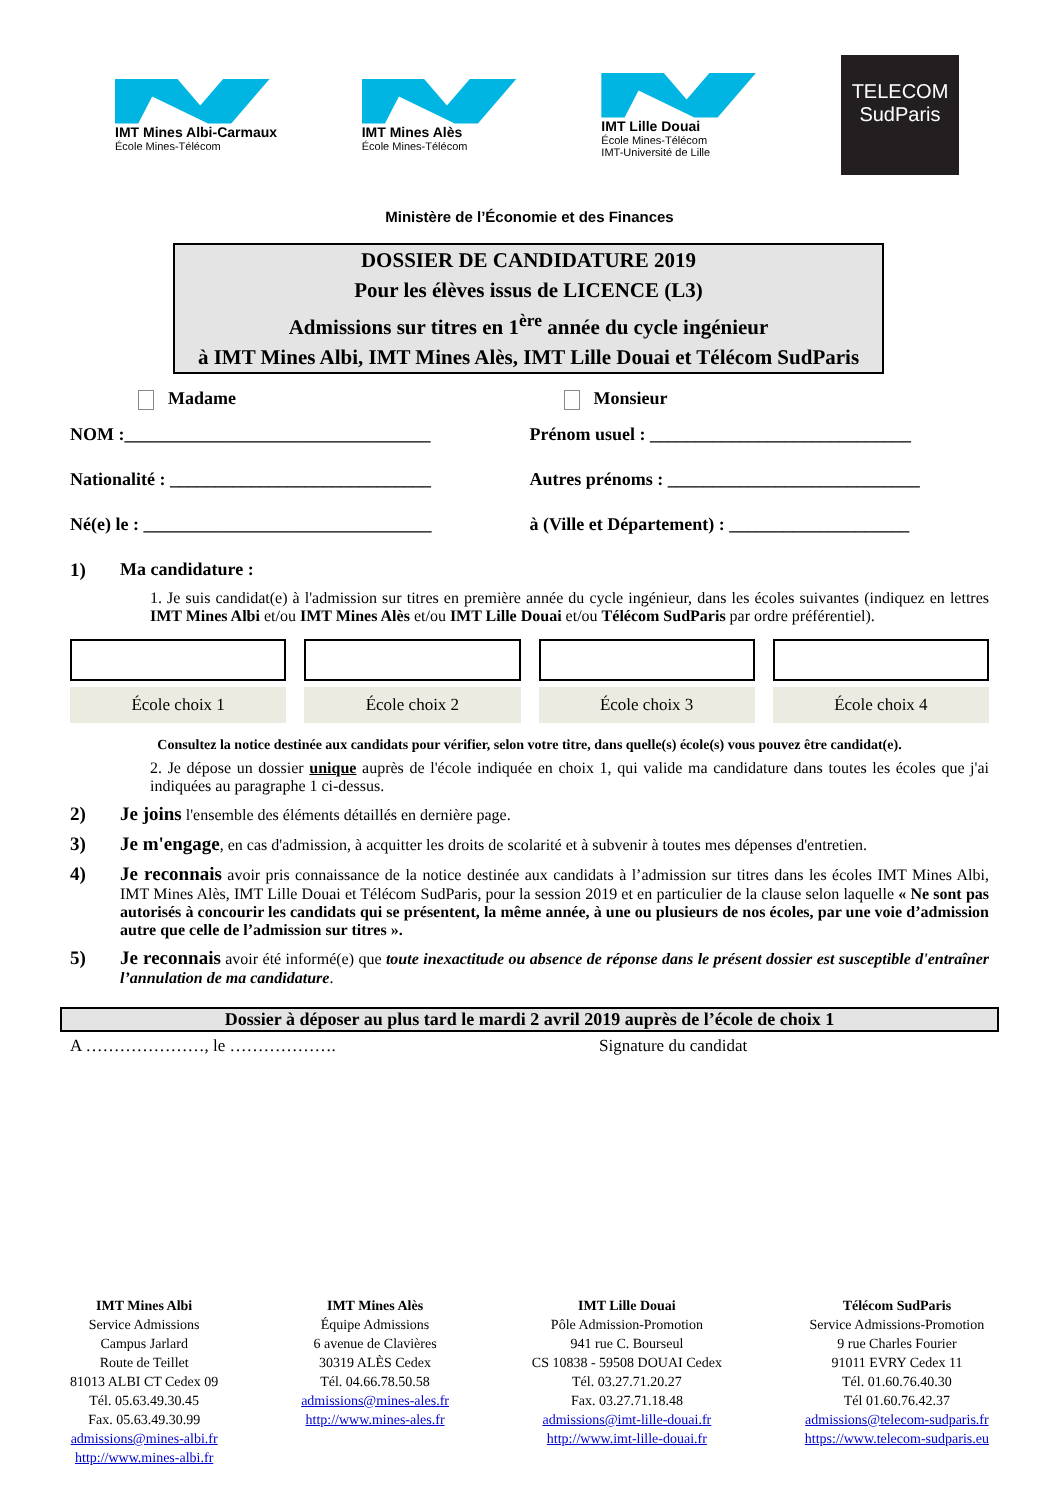IMT Mines Albi-Carmaux
École Mines-Télécom
IMT Mines Alès
École Mines-Télécom
IMT Lille Douai
École Mines-Télécom
IMT-Université de Lille
TELECOM
SudParis
Ministère de l’Économie et des Finances
DOSSIER DE CANDIDATURE 2019
Pour les élèves issus de LICENCE (L3)
Admissions sur titres en 1<sup>ère</sup> année du cycle ingénieur
à IMT Mines Albi, IMT Mines Alès, IMT Lille Douai et Télécom SudParis
Madame Monsieur
NOM :__________________________________
Prénom usuel : _____________________________
Nationalité : _____________________________
Autres prénoms : ____________________________
Né(e) le : ________________________________
à (Ville et Département) : ____________________
1)
Ma candidature :
1. Je suis candidat(e) à l'admission sur titres en première année du cycle ingénieur, dans les écoles suivantes (indiquez en lettres IMT Mines Albi et/ou IMT Mines Alès et/ou IMT Lille Douai et/ou Télécom SudParis par ordre préférentiel).
École choix 1 École choix 2 École choix 3 École choix 4
Consultez la notice destinée aux candidats pour vérifier, selon votre titre, dans quelle(s) école(s) vous pouvez être candidat(e).
2. Je dépose un dossier unique auprès de l'école indiquée en choix 1, qui valide ma candidature dans toutes les écoles que j'ai indiquées au paragraphe 1 ci-dessus.
2)
Je joins l'ensemble des éléments détaillés en dernière page.
3)
Je m'engage, en cas d'admission, à acquitter les droits de scolarité et à subvenir à toutes mes dépenses d'entretien.
4)
Je reconnais avoir pris connaissance de la notice destinée aux candidats à l’admission sur titres dans les écoles IMT Mines Albi, IMT Mines Alès, IMT Lille Douai et Télécom SudParis, pour la session 2019 et en particulier de la clause selon laquelle « Ne sont pas autorisés à concourir les candidats qui se présentent, la même année, à une ou plusieurs de nos écoles, par une voie d’admission autre que celle de l’admission sur titres ».
5)
Je reconnais avoir été informé(e) que toute inexactitude ou absence de réponse dans le présent dossier est susceptible d'entraîner l’annulation de ma candidature.
Dossier à déposer au plus tard le mardi 2 avril 2019 auprès de l’école de choix 1
A …………………, le ………………. Signature du candidat
IMT Mines Albi
Service Admissions
Campus Jarlard
Route de Teillet
81013 ALBI CT Cedex 09
Tél. 05.63.49.30.45
Fax. 05.63.49.30.99
admissions@mines-albi.fr
http://www.mines-albi.fr
IMT Mines Alès
Équipe Admissions
6 avenue de Clavières
30319 ALÈS Cedex
Tél. 04.66.78.50.58
admissions@mines-ales.fr
http://www.mines-ales.fr
IMT Lille Douai
Pôle Admission-Promotion
941 rue C. Bourseul
CS 10838 - 59508 DOUAI Cedex
Tél. 03.27.71.20.27
Fax. 03.27.71.18.48
admissions@imt-lille-douai.fr
http://www.imt-lille-douai.fr
Télécom SudParis
Service Admissions-Promotion
9 rue Charles Fourier
91011 EVRY Cedex 11
Tél. 01.60.76.40.30
Tél 01.60.76.42.37
admissions@telecom-sudparis.fr
https://www.telecom-sudparis.eu